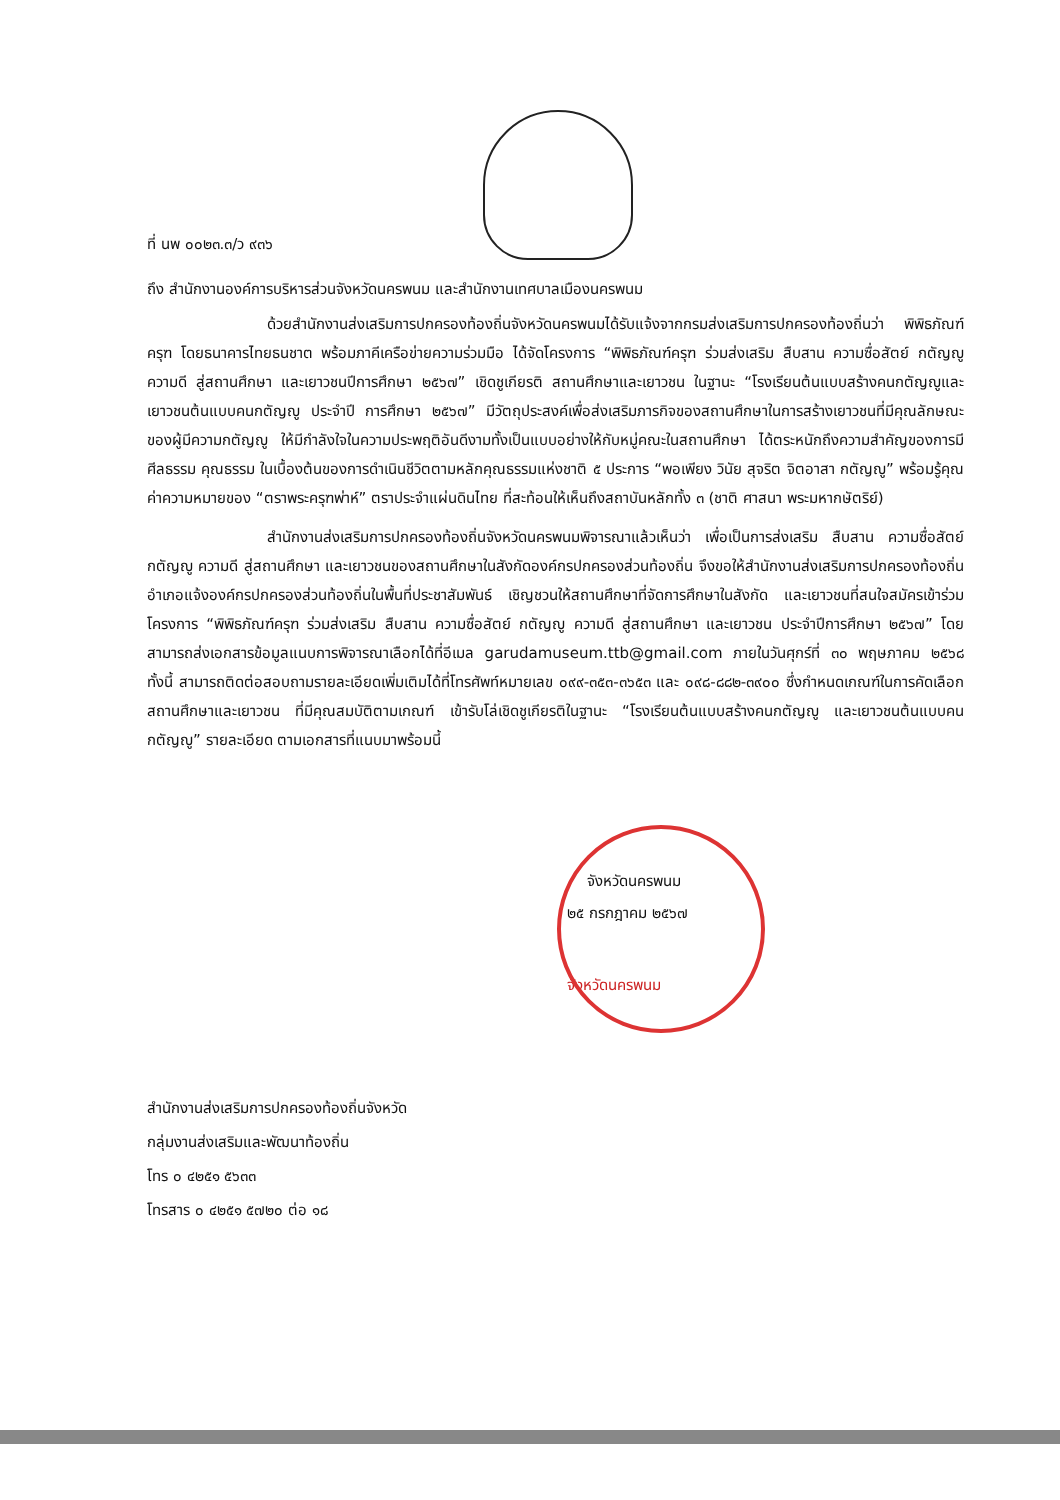ที่ นพ ๐๐๒๓.๓/ว ๙๓๖
ถึง สำนักงานองค์การบริหารส่วนจังหวัดนครพนม และสำนักงานเทศบาลเมืองนครพนม
ด้วยสำนักงานส่งเสริมการปกครองท้องถิ่นจังหวัดนครพนมได้รับแจ้งจากกรมส่งเสริมการปกครองท้องถิ่นว่า พิพิธภัณฑ์ครุฑ โดยธนาคารไทยธนชาต พร้อมภาคีเครือข่ายความร่วมมือ ได้จัดโครงการ “พิพิธภัณฑ์ครุฑ ร่วมส่งเสริม สืบสาน ความซื่อสัตย์ กตัญญู ความดี สู่สถานศึกษา และเยาวชนปีการศึกษา ๒๕๖๗” เชิดชูเกียรติ สถานศึกษาและเยาวชน ในฐานะ “โรงเรียนต้นแบบสร้างคนกตัญญูและเยาวชนต้นแบบคนกตัญญู ประจำปี การศึกษา ๒๕๖๗” มีวัตถุประสงค์เพื่อส่งเสริมภารกิจของสถานศึกษาในการสร้างเยาวชนที่มีคุณลักษณะ ของผู้มีความกตัญญู ให้มีกำลังใจในความประพฤติอันดีงามทั้งเป็นแบบอย่างให้กับหมู่คณะในสถานศึกษา ได้ตระหนักถึงความสำคัญของการมีศีลธรรม คุณธรรม ในเบื้องต้นของการดำเนินชีวิตตามหลักคุณธรรมแห่งชาติ ๕ ประการ “พอเพียง วินัย สุจริต จิตอาสา กตัญญู” พร้อมรู้คุณค่าความหมายของ “ตราพระครุฑพ่าห์” ตราประจำแผ่นดินไทย ที่สะท้อนให้เห็นถึงสถาบันหลักทั้ง ๓ (ชาติ ศาสนา พระมหากษัตริย์)
สำนักงานส่งเสริมการปกครองท้องถิ่นจังหวัดนครพนมพิจารณาแล้วเห็นว่า เพื่อเป็นการส่งเสริม สืบสาน ความซื่อสัตย์ กตัญญู ความดี สู่สถานศึกษา และเยาวชนของสถานศึกษาในสังกัดองค์กรปกครองส่วนท้องถิ่น จึงขอให้สำนักงานส่งเสริมการปกครองท้องถิ่นอำเภอแจ้งองค์กรปกครองส่วนท้องถิ่นในพื้นที่ประชาสัมพันธ์ เชิญชวนให้สถานศึกษาที่จัดการศึกษาในสังกัด และเยาวชนที่สนใจสมัครเข้าร่วมโครงการ “พิพิธภัณฑ์ครุฑ ร่วมส่งเสริม สืบสาน ความซื่อสัตย์ กตัญญู ความดี สู่สถานศึกษา และเยาวชน ประจำปีการศึกษา ๒๕๖๗” โดยสามารถส่งเอกสารข้อมูลแนบการพิจารณาเลือกได้ที่อีเมล garudamuseum.ttb@gmail.com ภายในวันศุกร์ที่ ๓๐ พฤษภาคม ๒๕๖๘ ทั้งนี้ สามารถติดต่อสอบถามรายละเอียดเพิ่มเติมได้ที่โทรศัพท์หมายเลข ๐๙๙-๓๕๓-๓๖๕๓ และ ๐๙๘-๘๘๒-๓๙๐๐ ซึ่งกำหนดเกณฑ์ในการคัดเลือก สถานศึกษาและเยาวชน ที่มีคุณสมบัติตามเกณฑ์ เข้ารับโล่เชิดชูเกียรติในฐานะ “โรงเรียนต้นแบบสร้างคนกตัญญู และเยาวชนต้นแบบคนกตัญญู” รายละเอียด ตามเอกสารที่แนบมาพร้อมนี้
จังหวัดนครพนม
๒๕ กรกฎาคม ๒๕๖๗
จังหวัดนครพนม
สำนักงานส่งเสริมการปกครองท้องถิ่นจังหวัด
กลุ่มงานส่งเสริมและพัฒนาท้องถิ่น
โทร ๐ ๔๒๕๑ ๕๖๓๓
โทรสาร ๐ ๔๒๕๑ ๕๗๒๐ ต่อ ๑๘